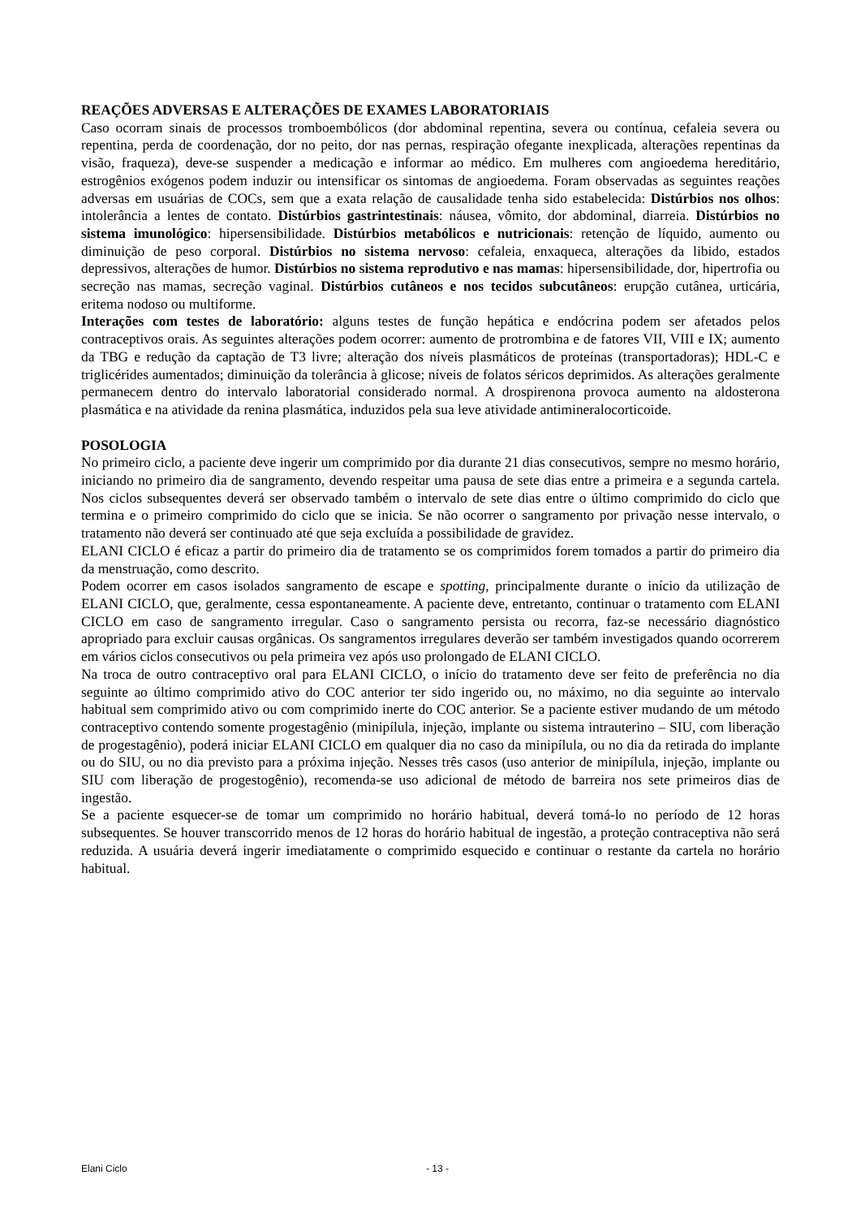REAÇÕES ADVERSAS E ALTERAÇÕES DE EXAMES LABORATORIAIS
Caso ocorram sinais de processos tromboembólicos (dor abdominal repentina, severa ou contínua, cefaleia severa ou repentina, perda de coordenação, dor no peito, dor nas pernas, respiração ofegante inexplicada, alterações repentinas da visão, fraqueza), deve-se suspender a medicação e informar ao médico. Em mulheres com angioedema hereditário, estrogênios exógenos podem induzir ou intensificar os sintomas de angioedema. Foram observadas as seguintes reações adversas em usuárias de COCs, sem que a exata relação de causalidade tenha sido estabelecida: Distúrbios nos olhos: intolerância a lentes de contato. Distúrbios gastrintestinais: náusea, vômito, dor abdominal, diarreia. Distúrbios no sistema imunológico: hipersensibilidade. Distúrbios metabólicos e nutricionais: retenção de líquido, aumento ou diminuição de peso corporal. Distúrbios no sistema nervoso: cefaleia, enxaqueca, alterações da libido, estados depressivos, alterações de humor. Distúrbios no sistema reprodutivo e nas mamas: hipersensibilidade, dor, hipertrofia ou secreção nas mamas, secreção vaginal. Distúrbios cutâneos e nos tecidos subcutâneos: erupção cutânea, urticária, eritema nodoso ou multiforme.
Interações com testes de laboratório: alguns testes de função hepática e endócrina podem ser afetados pelos contraceptivos orais. As seguintes alterações podem ocorrer: aumento de protrombina e de fatores VII, VIII e IX; aumento da TBG e redução da captação de T3 livre; alteração dos níveis plasmáticos de proteínas (transportadoras); HDL-C e triglicérides aumentados; diminuição da tolerância à glicose; níveis de folatos séricos deprimidos. As alterações geralmente permanecem dentro do intervalo laboratorial considerado normal. A drospirenona provoca aumento na aldosterona plasmática e na atividade da renina plasmática, induzidos pela sua leve atividade antimineralocorticoide.
POSOLOGIA
No primeiro ciclo, a paciente deve ingerir um comprimido por dia durante 21 dias consecutivos, sempre no mesmo horário, iniciando no primeiro dia de sangramento, devendo respeitar uma pausa de sete dias entre a primeira e a segunda cartela. Nos ciclos subsequentes deverá ser observado também o intervalo de sete dias entre o último comprimido do ciclo que termina e o primeiro comprimido do ciclo que se inicia. Se não ocorrer o sangramento por privação nesse intervalo, o tratamento não deverá ser continuado até que seja excluída a possibilidade de gravidez.
ELANI CICLO é eficaz a partir do primeiro dia de tratamento se os comprimidos forem tomados a partir do primeiro dia da menstruação, como descrito.
Podem ocorrer em casos isolados sangramento de escape e spotting, principalmente durante o início da utilização de ELANI CICLO, que, geralmente, cessa espontaneamente. A paciente deve, entretanto, continuar o tratamento com ELANI CICLO em caso de sangramento irregular. Caso o sangramento persista ou recorra, faz-se necessário diagnóstico apropriado para excluir causas orgânicas. Os sangramentos irregulares deverão ser também investigados quando ocorrerem em vários ciclos consecutivos ou pela primeira vez após uso prolongado de ELANI CICLO.
Na troca de outro contraceptivo oral para ELANI CICLO, o início do tratamento deve ser feito de preferência no dia seguinte ao último comprimido ativo do COC anterior ter sido ingerido ou, no máximo, no dia seguinte ao intervalo habitual sem comprimido ativo ou com comprimido inerte do COC anterior. Se a paciente estiver mudando de um método contraceptivo contendo somente progestagênio (minipílula, injeção, implante ou sistema intrauterino – SIU, com liberação de progestagênio), poderá iniciar ELANI CICLO em qualquer dia no caso da minipílula, ou no dia da retirada do implante ou do SIU, ou no dia previsto para a próxima injeção. Nesses três casos (uso anterior de minipílula, injeção, implante ou SIU com liberação de progestogênio), recomenda-se uso adicional de método de barreira nos sete primeiros dias de ingestão.
Se a paciente esquecer-se de tomar um comprimido no horário habitual, deverá tomá-lo no período de 12 horas subsequentes. Se houver transcorrido menos de 12 horas do horário habitual de ingestão, a proteção contraceptiva não será reduzida. A usuária deverá ingerir imediatamente o comprimido esquecido e continuar o restante da cartela no horário habitual.
Elani Ciclo - 13 -